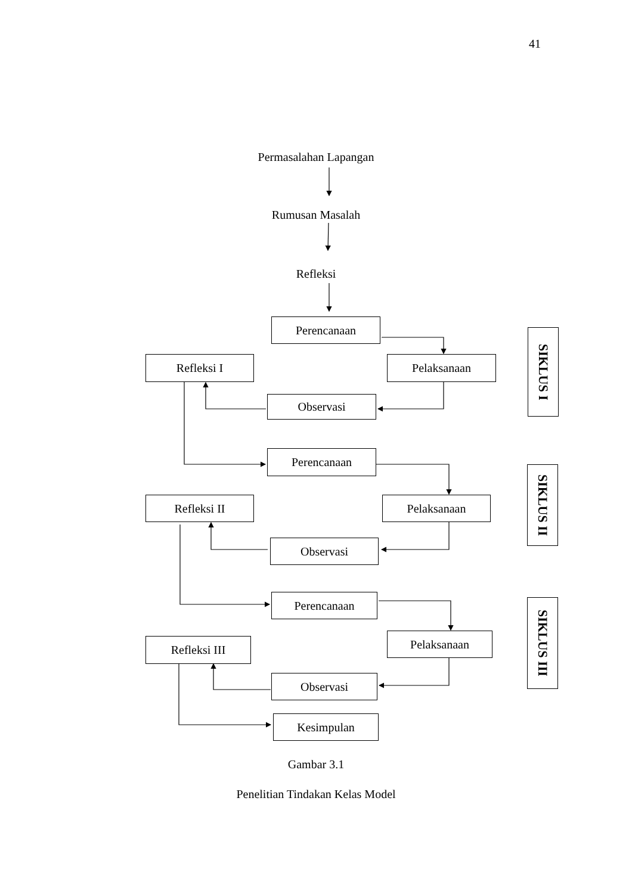41
Permasalahan Lapangan
Rumusan Masalah
Refleksi
Perencanaan
SIKLUS I
Refleksi I Pelaksanaan
Observasi
Perencanaan
SIKLUS II
Refleksi II Pelaksanaan
Observasi
Perencanaan
SIKLUS III
Refleksi III
Pelaksanaan
Observasi
Kesimpulan
Gambar 3.1
Penelitian Tindakan Kelas Model